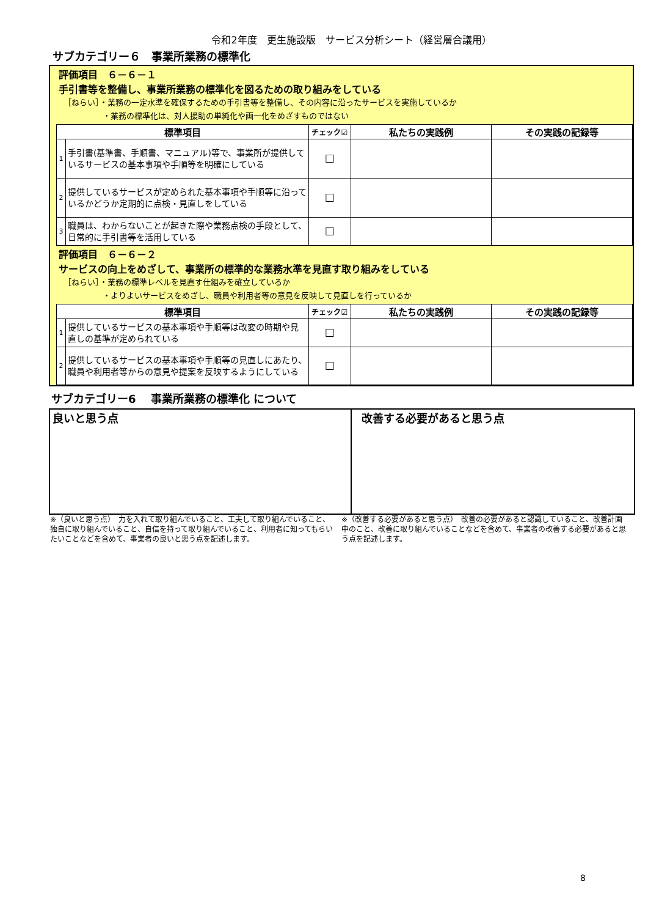令和2年度　更生施設版　サービス分析シート（経営層合議用）
サブカテゴリー６　事業所業務の標準化
評価項目　６－６－１
手引書等を整備し、事業所業務の標準化を図るための取り組みをしている
［ねらい］・業務の一定水準を確保するための手引書等を整備し、その内容に沿ったサービスを実施しているか
・業務の標準化は、対人援助の単純化や画一化をめざすものではない
| 標準項目 | | チェック☑ | 私たちの実践例 | その実践の記録等 |
| --- | --- | --- | --- | --- |
| 1 | 手引書(基準書、手順書、マニュアル)等で、事業所が提供しているサービスの基本事項や手順等を明確にしている | ☐ | | |
| 2 | 提供しているサービスが定められた基本事項や手順等に沿っているかどうか定期的に点検・見直しをしている | ☐ | | |
| 3 | 職員は、わからないことが起きた際や業務点検の手段として、日常的に手引書等を活用している | ☐ | | |
評価項目　６－６－２
サービスの向上をめざして、事業所の標準的な業務水準を見直す取り組みをしている
［ねらい］・業務の標準レベルを見直す仕組みを確立しているか
・よりよいサービスをめざし、職員や利用者等の意見を反映して見直しを行っているか
| 標準項目 | | チェック☑ | 私たちの実践例 | その実践の記録等 |
| --- | --- | --- | --- | --- |
| 1 | 提供しているサービスの基本事項や手順等は改変の時期や見直しの基準が定められている | ☐ | | |
| 2 | 提供しているサービスの基本事項や手順等の見直しにあたり、職員や利用者等からの意見や提案を反映するようにしている | ☐ | | |
サブカテゴリー6　 事業所業務の標準化 について
良いと思う点 改善する必要があると思う点
※（良いと思う点）　力を入れて取り組んでいること、工夫して取り組んでいること、独自に取り組んでいること、自信を持って取り組んでいること、利用者に知ってもらいたいことなどを含めて、事業者の良いと思う点を記述します。
※（改善する必要があると思う点）　改善の必要があると認識していること、改善計画中のこと、改善に取り組んでいることなどを含めて、事業者の改善する必要があると思う点を記述します。
8